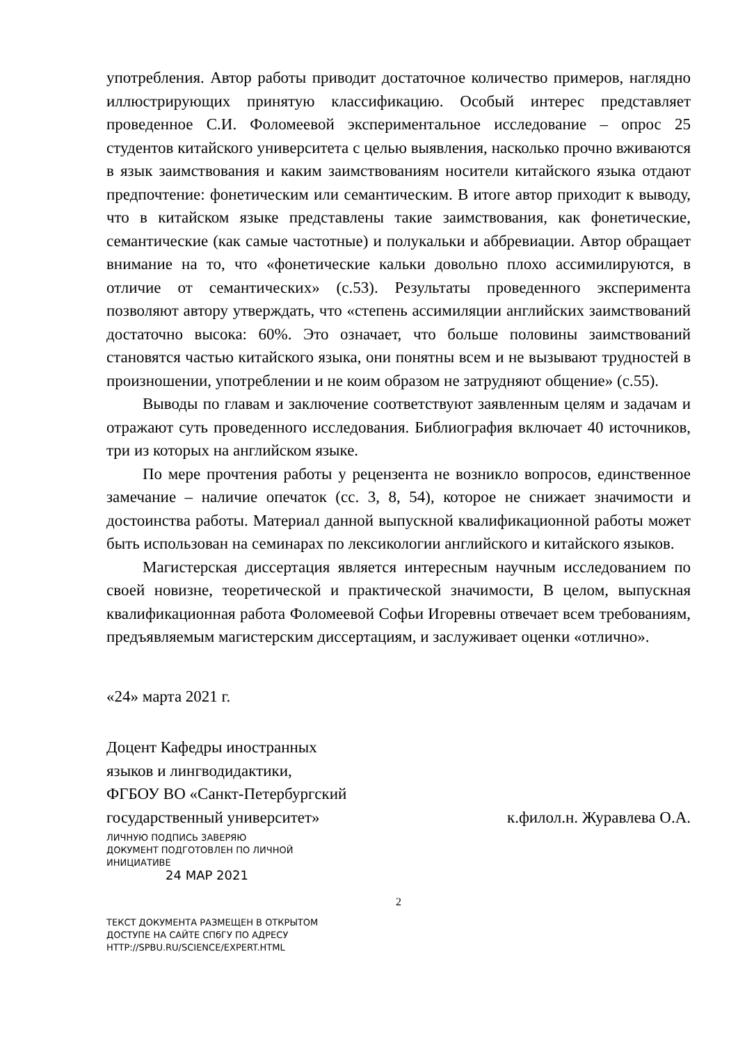употребления. Автор работы приводит достаточное количество примеров, наглядно иллюстрирующих принятую классификацию. Особый интерес представляет проведенное С.И. Фоломеевой экспериментальное исследование – опрос 25 студентов китайского университета с целью выявления, насколько прочно вживаются в язык заимствования и каким заимствованиям носители китайского языка отдают предпочтение: фонетическим или семантическим. В итоге автор приходит к выводу, что в китайском языке представлены такие заимствования, как фонетические, семантические (как самые частотные) и полукальки и аббревиации. Автор обращает внимание на то, что «фонетические кальки довольно плохо ассимилируются, в отличие от семантических» (с.53). Результаты проведенного эксперимента позволяют автору утверждать, что «степень ассимиляции английских заимствований достаточно высока: 60%. Это означает, что больше половины заимствований становятся частью китайского языка, они понятны всем и не вызывают трудностей в произношении, употреблении и не коим образом не затрудняют общение» (с.55).
Выводы по главам и заключение соответствуют заявленным целям и задачам и отражают суть проведенного исследования. Библиография включает 40 источников, три из которых на английском языке.
По мере прочтения работы у рецензента не возникло вопросов, единственное замечание – наличие опечаток (сс. 3, 8, 54), которое не снижает значимости и достоинства работы. Материал данной выпускной квалификационной работы может быть использован на семинарах по лексикологии английского и китайского языков.
Магистерская диссертация является интересным научным исследованием по своей новизне, теоретической и практической значимости, В целом, выпускная квалификационная работа Фоломеевой Софьи Игоревны отвечает всем требованиям, предъявляемым магистерским диссертациям, и заслуживает оценки «отлично».
«24» марта 2021 г.
Доцент Кафедры иностранных
языков и лингводидактики,
ФГБОУ ВО «Санкт-Петербургский
государственный университет»
к.филол.н. Журавлева О.А.
ЛИЧНУЮ ПОДПИСЬ ЗАВЕРЯЮ
ДОКУМЕНТ ПОДГОТОВЛЕН ПО ЛИЧНОЙ
ИНИЦИАТИВЕ
24 МАР 2021
2
ТЕКСТ ДОКУМЕНТА РАЗМЕЩЕН В ОТКРЫТОМ
ДОСТУПЕ НА САЙТЕ СПбГУ ПО АДРЕСУ
HTTP://SPBU.RU/SCIENCE/EXPERT.HTML